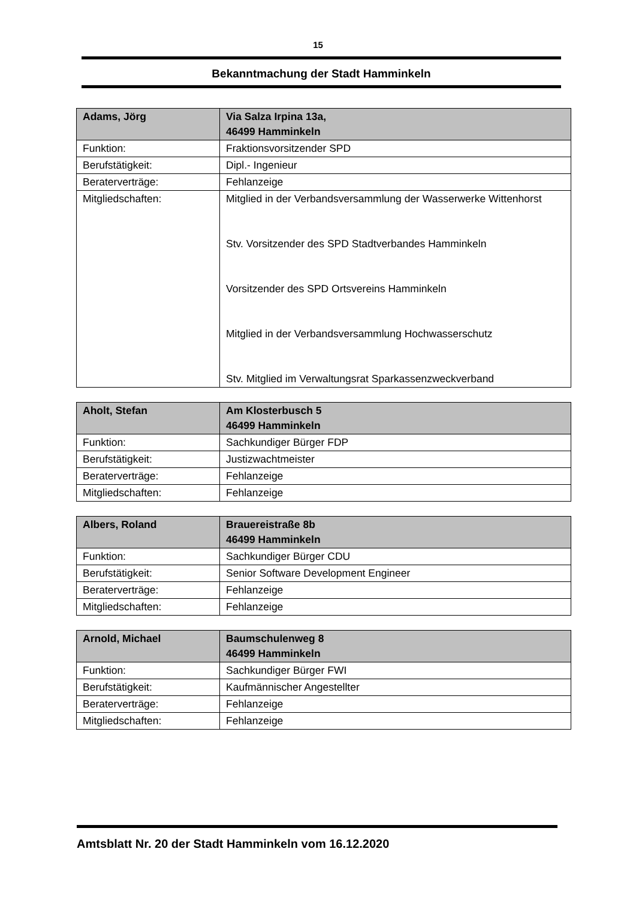15
Bekanntmachung der Stadt Hamminkeln
| Adams, Jörg | Via Salza Irpina 13a, 46499 Hamminkeln |
| Funktion: | Fraktionsvorsitzender SPD |
| Berufstätigkeit: | Dipl.- Ingenieur |
| Beraterverträge: | Fehlanzeige |
| Mitgliedschaften: | Mitglied in der Verbandsversammlung der Wasserwerke Wittenhorst Stv. Vorsitzender des SPD Stadtverbandes Hamminkeln Vorsitzender des SPD Ortsvereins Hamminkeln Mitglied in der Verbandsversammlung Hochwasserschutz Stv. Mitglied im Verwaltungsrat Sparkassenzweckverband |
| Aholt, Stefan | Am Klosterbusch 5 46499 Hamminkeln |
| Funktion: | Sachkundiger Bürger FDP |
| Berufstätigkeit: | Justizwachtmeister |
| Beraterverträge: | Fehlanzeige |
| Mitgliedschaften: | Fehlanzeige |
| Albers, Roland | Brauereistraße 8b 46499 Hamminkeln |
| Funktion: | Sachkundiger Bürger CDU |
| Berufstätigkeit: | Senior Software Development Engineer |
| Beraterverträge: | Fehlanzeige |
| Mitgliedschaften: | Fehlanzeige |
| Arnold, Michael | Baumschulenweg 8 46499 Hamminkeln |
| Funktion: | Sachkundiger Bürger FWI |
| Berufstätigkeit: | Kaufmännischer Angestellter |
| Beraterverträge: | Fehlanzeige |
| Mitgliedschaften: | Fehlanzeige |
Amtsblatt Nr. 20 der Stadt Hamminkeln vom 16.12.2020